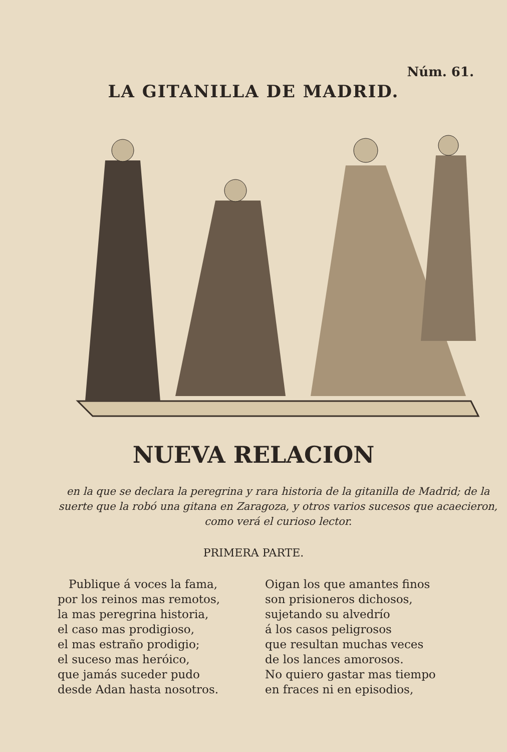Núm. 61.
LA GITANILLA DE MADRID.
NUEVA RELACION
en la que se declara la peregrina y rara historia de la gitanilla de Madrid; de la suerte que la robó una gitana en Zaragoza, y otros varios sucesos que acaecieron, como verá el curioso lector.
PRIMERA PARTE.
Publique á voces la fama,
por los reinos mas remotos,
la mas peregrina historia,
el caso mas prodigioso,
el mas estraño prodigio;
el suceso mas heróico,
que jamás suceder pudo
desde Adan hasta nosotros.
Oigan los que amantes finos
son prisioneros dichosos,
sujetando su alvedrío
á los casos peligrosos
que resultan muchas veces
de los lances amorosos.
No quiero gastar mas tiempo
en fraces ni en episodios,